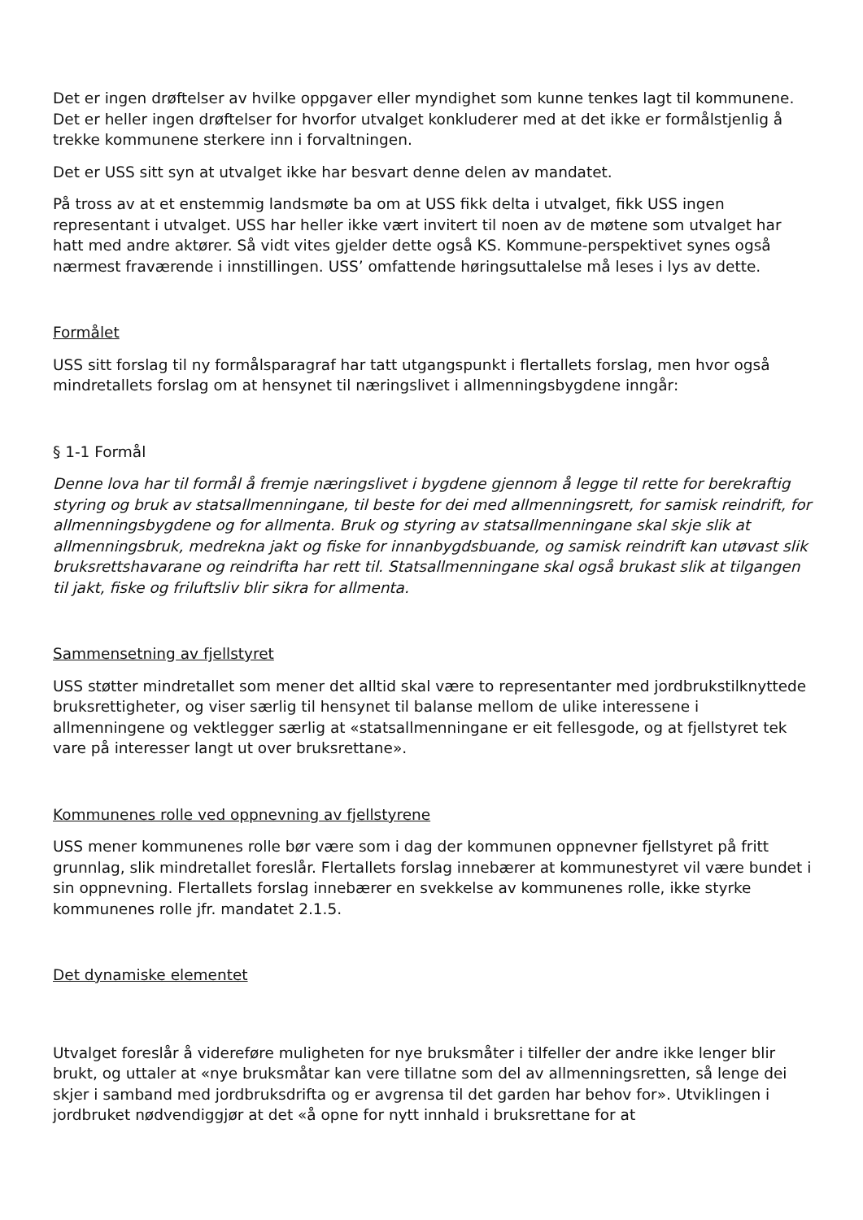Det er ingen drøftelser av hvilke oppgaver eller myndighet som kunne tenkes lagt til kommunene. Det er heller ingen drøftelser for hvorfor utvalget konkluderer med at det ikke er formålstjenlig å trekke kommunene sterkere inn i forvaltningen.
Det er USS sitt syn at utvalget ikke har besvart denne delen av mandatet.
På tross av at et enstemmig landsmøte ba om at USS fikk delta i utvalget, fikk USS ingen representant i utvalget. USS har heller ikke vært invitert til noen av de møtene som utvalget har hatt med andre aktører. Så vidt vites gjelder dette også KS. Kommune-perspektivet synes også nærmest fraværende i innstillingen. USS’ omfattende høringsuttalelse må leses i lys av dette.
Formålet
USS sitt forslag til ny formålsparagraf har tatt utgangspunkt i flertallets forslag, men hvor også mindretallets forslag om at hensynet til næringslivet i allmenningsbygdene inngår:
§ 1-1 Formål
Denne lova har til formål å fremje næringslivet i bygdene gjennom å legge til rette for berekraftig styring og bruk av statsallmenningane, til beste for dei med allmenningsrett, for samisk reindrift, for allmenningsbygdene og for allmenta. Bruk og styring av statsallmenningane skal skje slik at allmenningsbruk, medrekna jakt og fiske for innanbygdsbuande, og samisk reindrift kan utøvast slik bruksrettshavarane og reindrifta har rett til. Statsallmenningane skal også brukast slik at tilgangen til jakt, fiske og friluftsliv blir sikra for allmenta.
Sammensetning av fjellstyret
USS støtter mindretallet som mener det alltid skal være to representanter med jordbrukstilknyttede bruksrettigheter, og viser særlig til hensynet til balanse mellom de ulike interessene i allmenningene og vektlegger særlig at «statsallmenningane er eit fellesgode, og at fjellstyret tek vare på interesser langt ut over bruksrettane».
Kommunenes rolle ved oppnevning av fjellstyrene
USS mener kommunenes rolle bør være som i dag der kommunen oppnevner fjellstyret på fritt grunnlag, slik mindretallet foreslår. Flertallets forslag innebærer at kommunestyret vil være bundet i sin oppnevning. Flertallets forslag innebærer en svekkelse av kommunenes rolle, ikke styrke kommunenes rolle jfr. mandatet 2.1.5.
Det dynamiske elementet
Utvalget foreslår å videreføre muligheten for nye bruksmåter i tilfeller der andre ikke lenger blir brukt, og uttaler at «nye bruksmåtar kan vere tillatne som del av allmenningsretten, så lenge dei skjer i samband med jordbruksdrifta og er avgrensa til det garden har behov for». Utviklingen i jordbruket nødvendiggjør at det «å opne for nytt innhald i bruksrettane for at